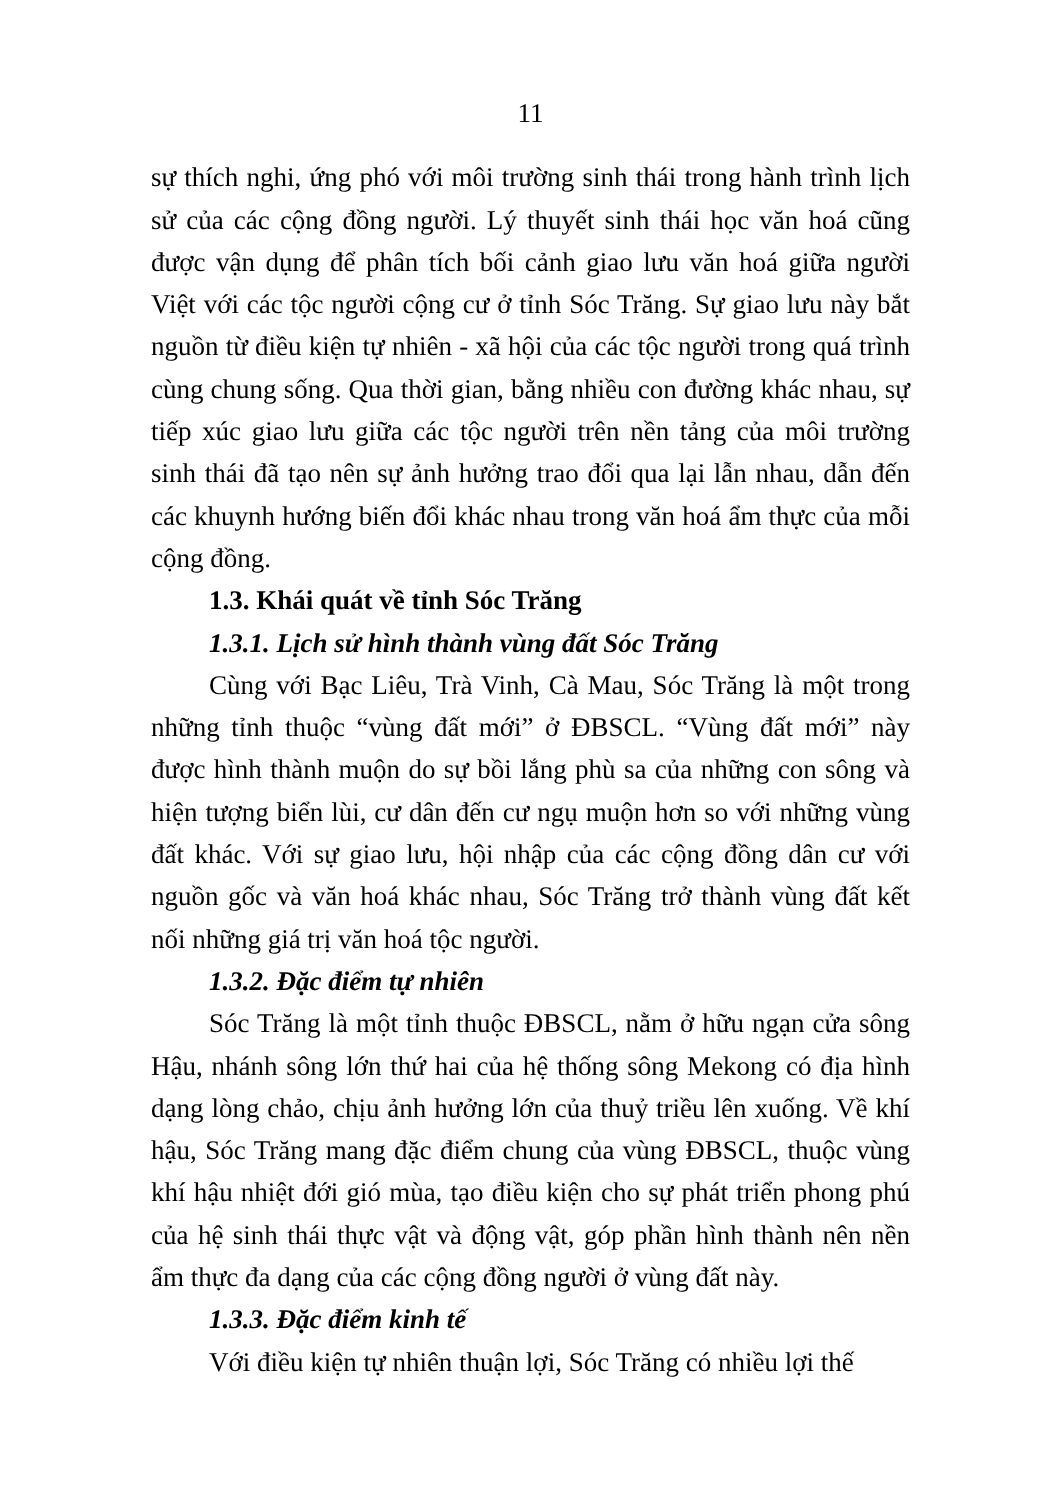11
sự thích nghi, ứng phó với môi trường sinh thái trong hành trình lịch sử của các cộng đồng người. Lý thuyết sinh thái học văn hoá cũng được vận dụng để phân tích bối cảnh giao lưu văn hoá giữa người Việt với các tộc người cộng cư ở tỉnh Sóc Trăng. Sự giao lưu này bắt nguồn từ điều kiện tự nhiên - xã hội của các tộc người trong quá trình cùng chung sống. Qua thời gian, bằng nhiều con đường khác nhau, sự tiếp xúc giao lưu giữa các tộc người trên nền tảng của môi trường sinh thái đã tạo nên sự ảnh hưởng trao đổi qua lại lẫn nhau, dẫn đến các khuynh hướng biến đổi khác nhau trong văn hoá ẩm thực của mỗi cộng đồng.
1.3. Khái quát về tỉnh Sóc Trăng
1.3.1. Lịch sử hình thành vùng đất Sóc Trăng
Cùng với Bạc Liêu, Trà Vinh, Cà Mau, Sóc Trăng là một trong những tỉnh thuộc “vùng đất mới” ở ĐBSCL. “Vùng đất mới” này được hình thành muộn do sự bồi lắng phù sa của những con sông và hiện tượng biển lùi, cư dân đến cư ngụ muộn hơn so với những vùng đất khác. Với sự giao lưu, hội nhập của các cộng đồng dân cư với nguồn gốc và văn hoá khác nhau, Sóc Trăng trở thành vùng đất kết nối những giá trị văn hoá tộc người.
1.3.2. Đặc điểm tự nhiên
Sóc Trăng là một tỉnh thuộc ĐBSCL, nằm ở hữu ngạn cửa sông Hậu, nhánh sông lớn thứ hai của hệ thống sông Mekong có địa hình dạng lòng chảo, chịu ảnh hưởng lớn của thuỷ triều lên xuống. Về khí hậu, Sóc Trăng mang đặc điểm chung của vùng ĐBSCL, thuộc vùng khí hậu nhiệt đới gió mùa, tạo điều kiện cho sự phát triển phong phú của hệ sinh thái thực vật và động vật, góp phần hình thành nên nền ẩm thực đa dạng của các cộng đồng người ở vùng đất này.
1.3.3. Đặc điểm kinh tế
Với điều kiện tự nhiên thuận lợi, Sóc Trăng có nhiều lợi thế